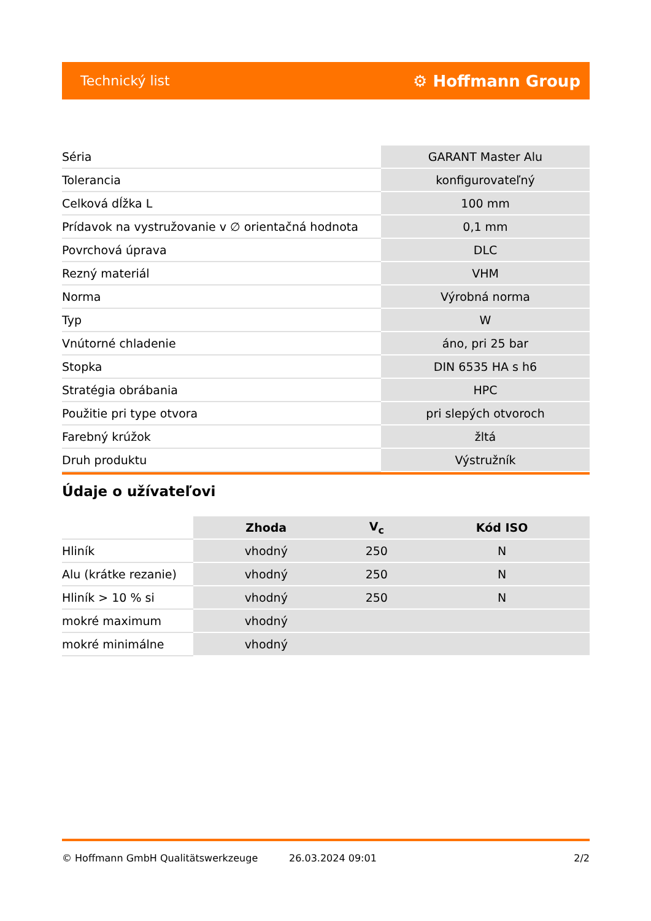Technický list ⚙ Hoffmann Group
| Séria | GARANT Master Alu |
| Tolerancia | konfigurovateľný |
| Celková dĺžka L | 100 mm |
| Prídavok na vystružovanie v ∅ orientačná hodnota | 0,1 mm |
| Povrchová úprava | DLC |
| Rezný materiál | VHM |
| Norma | Výrobná norma |
| Typ | W |
| Vnútorné chladenie | áno, pri 25 bar |
| Stopka | DIN 6535 HA s h6 |
| Stratégia obrábania | HPC |
| Použitie pri type otvora | pri slepých otvoroch |
| Farebný krúžok | žltá |
| Druh produktu | Výstružník |
Údaje o užívateľovi
| | Zhoda | V<sub>c</sub> | Kód ISO |
| Hliník | vhodný | 250 | N |
| Alu (krátke rezanie) | vhodný | 250 | N |
| Hliník > 10 % si | vhodný | 250 | N |
| mokré maximum | vhodný | | |
| mokré minimálne | vhodný | | |
© Hoffmann GmbH Qualitätswerkzeuge 26.03.2024 09:01 2/2